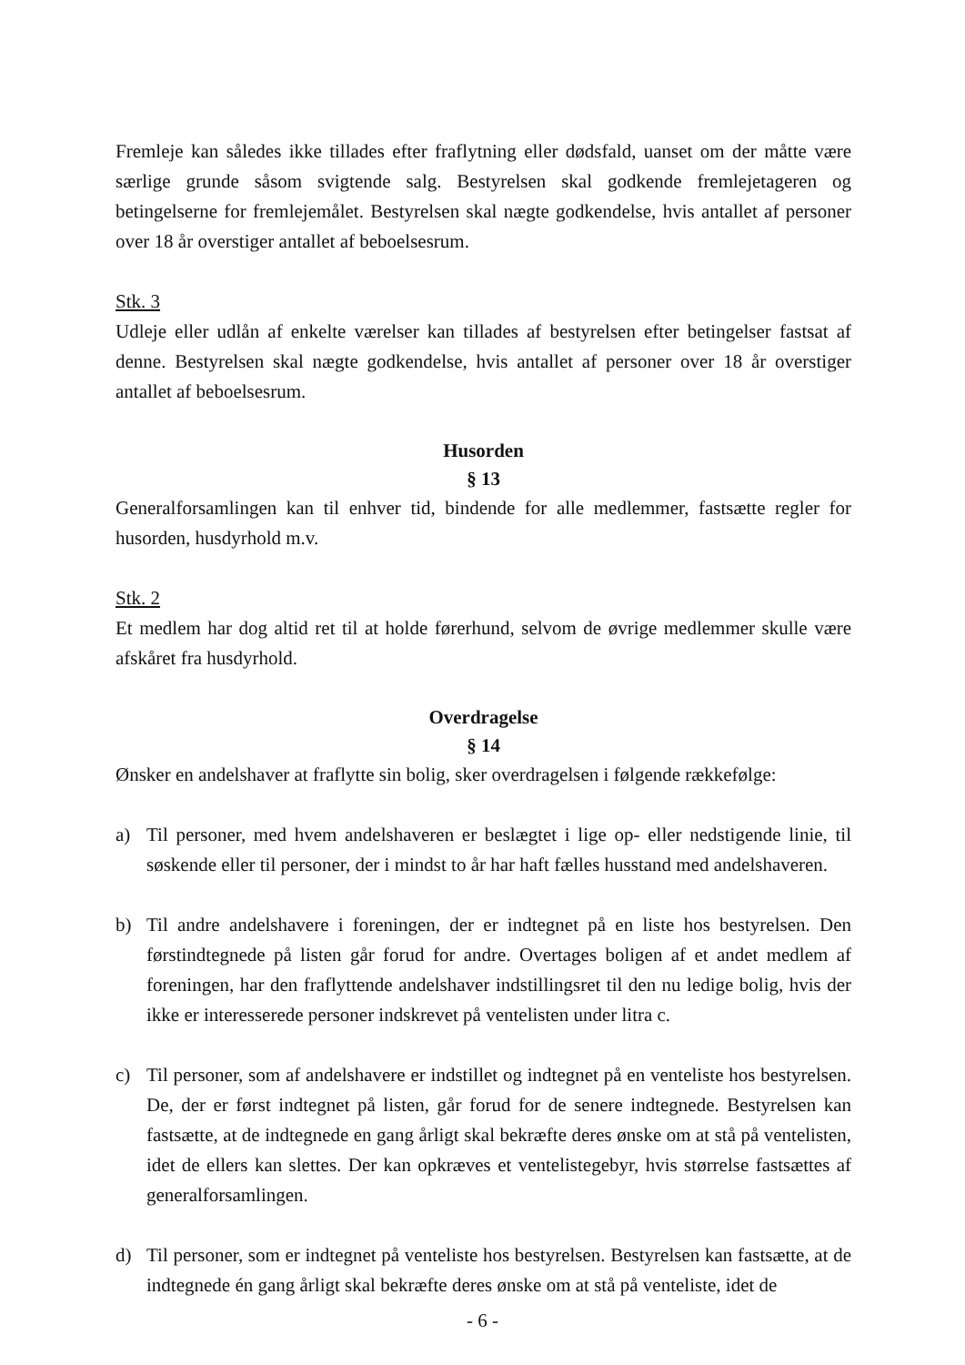Fremleje kan således ikke tillades efter fraflytning eller dødsfald, uanset om der måtte være særlige grunde såsom svigtende salg. Bestyrelsen skal godkende fremlejetageren og betingelserne for fremlejemålet. Bestyrelsen skal nægte godkendelse, hvis antallet af personer over 18 år overstiger antallet af beboelsesrum.
Stk. 3
Udleje eller udlån af enkelte værelser kan tillades af bestyrelsen efter betingelser fastsat af denne. Bestyrelsen skal nægte godkendelse, hvis antallet af personer over 18 år overstiger antallet af beboelsesrum.
Husorden
§ 13
Generalforsamlingen kan til enhver tid, bindende for alle medlemmer, fastsætte regler for husorden, husdyrhold m.v.
Stk. 2
Et medlem har dog altid ret til at holde førerhund, selvom de øvrige medlemmer skulle være afskåret fra husdyrhold.
Overdragelse
§ 14
Ønsker en andelshaver at fraflytte sin bolig, sker overdragelsen i følgende rækkefølge:
a) Til personer, med hvem andelshaveren er beslægtet i lige op- eller nedstigende linie, til søskende eller til personer, der i mindst to år har haft fælles husstand med andelshaveren.
b) Til andre andelshavere i foreningen, der er indtegnet på en liste hos bestyrelsen. Den førstindtegnede på listen går forud for andre. Overtages boligen af et andet medlem af foreningen, har den fraflyttende andelshaver indstillingsret til den nu ledige bolig, hvis der ikke er interesserede personer indskrevet på ventelisten under litra c.
c) Til personer, som af andelshavere er indstillet og indtegnet på en venteliste hos bestyrelsen. De, der er først indtegnet på listen, går forud for de senere indtegnede. Bestyrelsen kan fastsætte, at de indtegnede en gang årligt skal bekræfte deres ønske om at stå på ventelisten, idet de ellers kan slettes. Der kan opkræves et ventelistegebyr, hvis størrelse fastsættes af generalforsamlingen.
d) Til personer, som er indtegnet på venteliste hos bestyrelsen. Bestyrelsen kan fastsætte, at de indtegnede én gang årligt skal bekræfte deres ønske om at stå på venteliste, idet de
- 6 -